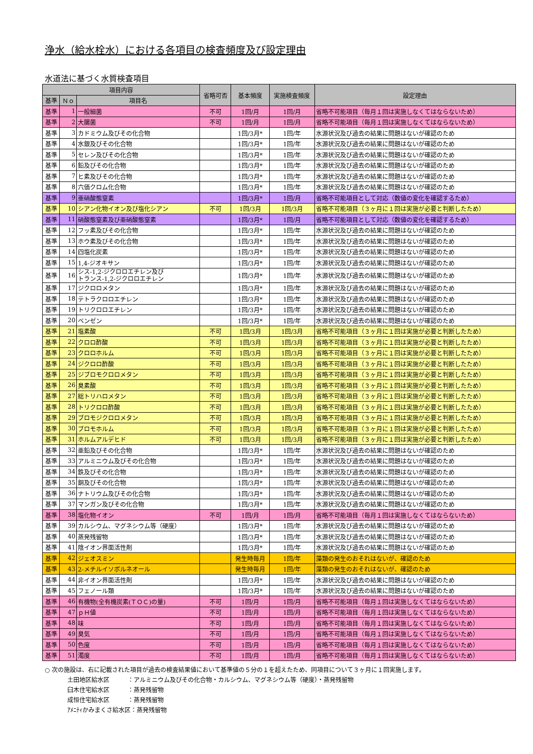浄水（給水栓水）における各項目の検査頻度及び設定理由
水道法に基づく水質検査項目
| 項目内容 | | | 省略可否 | 基本頻度 | 実施検査頻度 | 設定理由 |
| --- | --- | --- | --- | --- | --- | --- |
| 基準 | Ｎｏ | 項目名 | | | | |
| 基準 | 1 | 一般細菌 | 不可 | 1回/月 | 1回/月 | 省略不可能項目（毎月１回は実施しなくてはならないため） |
| 基準 | 2 | 大腸菌 | 不可 | 1回/月 | 1回/月 | 省略不可能項目（毎月１回は実施しなくてはならないため） |
| 基準 | 3 | カドミウム及びその化合物 | | 1回/3月* | 1回/年 | 水源状況及び過去の結果に問題はないが確認のため |
| 基準 | 4 | 水銀及びその化合物 | | 1回/3月* | 1回/年 | 水源状況及び過去の結果に問題はないが確認のため |
| 基準 | 5 | セレン及びその化合物 | | 1回/3月* | 1回/年 | 水源状況及び過去の結果に問題はないが確認のため |
| 基準 | 6 | 鉛及びその化合物 | | 1回/3月* | 1回/年 | 水源状況及び過去の結果に問題はないが確認のため |
| 基準 | 7 | ヒ素及びその化合物 | | 1回/3月* | 1回/年 | 水源状況及び過去の結果に問題はないが確認のため |
| 基準 | 8 | 六価クロム化合物 | | 1回/3月* | 1回/年 | 水源状況及び過去の結果に問題はないが確認のため |
| 基準 | 9 | 亜硝酸態窒素 | | 1回/3月* | 1回/月 | 省略不可能項目として対応（数値の変化を確認するため） |
| 基準 | 10 | シアン化物イオン及び塩化シアン | 不可 | 1回/3月 | 1回/3月 | 省略不可能項目（３ヶ月に１回は実施が必要と判断したため） |
| 基準 | 11 | 硝酸態窒素及び亜硝酸態窒素 | | 1回/3月* | 1回/月 | 省略不可能項目として対応（数値の変化を確認するため） |
| 基準 | 12 | フッ素及びその化合物 | | 1回/3月* | 1回/年 | 水源状況及び過去の結果に問題はないが確認のため |
| 基準 | 13 | ホウ素及びその化合物 | | 1回/3月* | 1回/年 | 水源状況及び過去の結果に問題はないが確認のため |
| 基準 | 14 | 四塩化炭素 | | 1回/3月* | 1回/年 | 水源状況及び過去の結果に問題はないが確認のため |
| 基準 | 15 | 1,4-ジオキサン | | 1回/3月* | 1回/年 | 水源状況及び過去の結果に問題はないが確認のため |
| 基準 | 16 | シス-1,2-ジクロロエチレン及び トランス-1,2-ジクロロエチレン | | 1回/3月* | 1回/年 | 水源状況及び過去の結果に問題はないが確認のため |
| 基準 | 17 | ジクロロメタン | | 1回/3月* | 1回/年 | 水源状況及び過去の結果に問題はないが確認のため |
| 基準 | 18 | テトラクロロエチレン | | 1回/3月* | 1回/年 | 水源状況及び過去の結果に問題はないが確認のため |
| 基準 | 19 | トリクロロエチレン | | 1回/3月* | 1回/年 | 水源状況及び過去の結果に問題はないが確認のため |
| 基準 | 20 | ベンゼン | | 1回/3月* | 1回/年 | 水源状況及び過去の結果に問題はないが確認のため |
| 基準 | 21 | 塩素酸 | 不可 | 1回/3月 | 1回/3月 | 省略不可能項目（３ヶ月に１回は実施が必要と判断したため） |
| 基準 | 22 | クロロ酢酸 | 不可 | 1回/3月 | 1回/3月 | 省略不可能項目（３ヶ月に１回は実施が必要と判断したため） |
| 基準 | 23 | クロロホルム | 不可 | 1回/3月 | 1回/3月 | 省略不可能項目（３ヶ月に１回は実施が必要と判断したため） |
| 基準 | 24 | ジクロロ酢酸 | 不可 | 1回/3月 | 1回/3月 | 省略不可能項目（３ヶ月に１回は実施が必要と判断したため） |
| 基準 | 25 | ジブロモクロロメタン | 不可 | 1回/3月 | 1回/3月 | 省略不可能項目（３ヶ月に１回は実施が必要と判断したため） |
| 基準 | 26 | 臭素酸 | 不可 | 1回/3月 | 1回/3月 | 省略不可能項目（３ヶ月に１回は実施が必要と判断したため） |
| 基準 | 27 | 総トリハロメタン | 不可 | 1回/3月 | 1回/3月 | 省略不可能項目（３ヶ月に１回は実施が必要と判断したため） |
| 基準 | 28 | トリクロロ酢酸 | 不可 | 1回/3月 | 1回/3月 | 省略不可能項目（３ヶ月に１回は実施が必要と判断したため） |
| 基準 | 29 | ブロモジクロロメタン | 不可 | 1回/3月 | 1回/3月 | 省略不可能項目（３ヶ月に１回は実施が必要と判断したため） |
| 基準 | 30 | ブロモホルム | 不可 | 1回/3月 | 1回/3月 | 省略不可能項目（３ヶ月に１回は実施が必要と判断したため） |
| 基準 | 31 | ホルムアルデヒド | 不可 | 1回/3月 | 1回/3月 | 省略不可能項目（３ヶ月に１回は実施が必要と判断したため） |
| 基準 | 32 | 亜鉛及びその化合物 | | 1回/3月* | 1回/年 | 水源状況及び過去の結果に問題はないが確認のため |
| 基準 | 33 | アルミニウム及びその化合物 | | 1回/3月* | 1回/年 | 水源状況及び過去の結果に問題はないが確認のため |
| 基準 | 34 | 鉄及びその化合物 | | 1回/3月* | 1回/年 | 水源状況及び過去の結果に問題はないが確認のため |
| 基準 | 35 | 銅及びその化合物 | | 1回/3月* | 1回/年 | 水源状況及び過去の結果に問題はないが確認のため |
| 基準 | 36 | ナトリウム及びその化合物 | | 1回/3月* | 1回/年 | 水源状況及び過去の結果に問題はないが確認のため |
| 基準 | 37 | マンガン及びその化合物 | | 1回/3月* | 1回/年 | 水源状況及び過去の結果に問題はないが確認のため |
| 基準 | 38 | 塩化物イオン | 不可 | 1回/月 | 1回/月 | 省略不可能項目（毎月１回は実施しなくてはならないため） |
| 基準 | 39 | カルシウム、マグネシウム等（硬度） | | 1回/3月* | 1回/年 | 水源状況及び過去の結果に問題はないが確認のため |
| 基準 | 40 | 蒸発残留物 | | 1回/3月* | 1回/年 | 水源状況及び過去の結果に問題はないが確認のため |
| 基準 | 41 | 陰イオン界面活性剤 | | 1回/3月* | 1回/年 | 水源状況及び過去の結果に問題はないが確認のため |
| 基準 | 42 | ジェオスミン | | 発生時毎月 | 1回/年 | 藻類の発生のおそれはないが、確認のため |
| 基準 | 43 | 2-メチルイソボルネオール | | 発生時毎月 | 1回/年 | 藻類の発生のおそれはないが、確認のため |
| 基準 | 44 | 非イオン界面活性剤 | | 1回/3月* | 1回/年 | 水源状況及び過去の結果に問題はないが確認のため |
| 基準 | 45 | フェノール類 | | 1回/3月* | 1回/年 | 水源状況及び過去の結果に問題はないが確認のため |
| 基準 | 46 | 有機物(全有機炭素(ＴＯＣ)の量) | 不可 | 1回/月 | 1回/月 | 省略不可能項目（毎月１回は実施しなくてはならないため） |
| 基準 | 47 | ｐＨ値 | 不可 | 1回/月 | 1回/月 | 省略不可能項目（毎月１回は実施しなくてはならないため） |
| 基準 | 48 | 味 | 不可 | 1回/月 | 1回/月 | 省略不可能項目（毎月１回は実施しなくてはならないため） |
| 基準 | 49 | 臭気 | 不可 | 1回/月 | 1回/月 | 省略不可能項目（毎月１回は実施しなくてはならないため） |
| 基準 | 50 | 色度 | 不可 | 1回/月 | 1回/月 | 省略不可能項目（毎月１回は実施しなくてはならないため） |
| 基準 | 51 | 濁度 | 不可 | 1回/月 | 1回/月 | 省略不可能項目（毎月１回は実施しなくてはならないため） |
○ 次の施設は、右に記載された項目が過去の検査結果値において基準値の５分の１を超えたため、同項目について３ヶ月に１回実施します。
土田地区給水区　　　：アルミニウム及びその化合物・カルシウム、マグネシウム等（硬度）・蒸発残留物
臼木住宅給水区　　　：蒸発残留物
成恒住宅給水区　　　：蒸発残留物
ｱﾒﾆﾃｨかみまくさ給水区：蒸発残留物